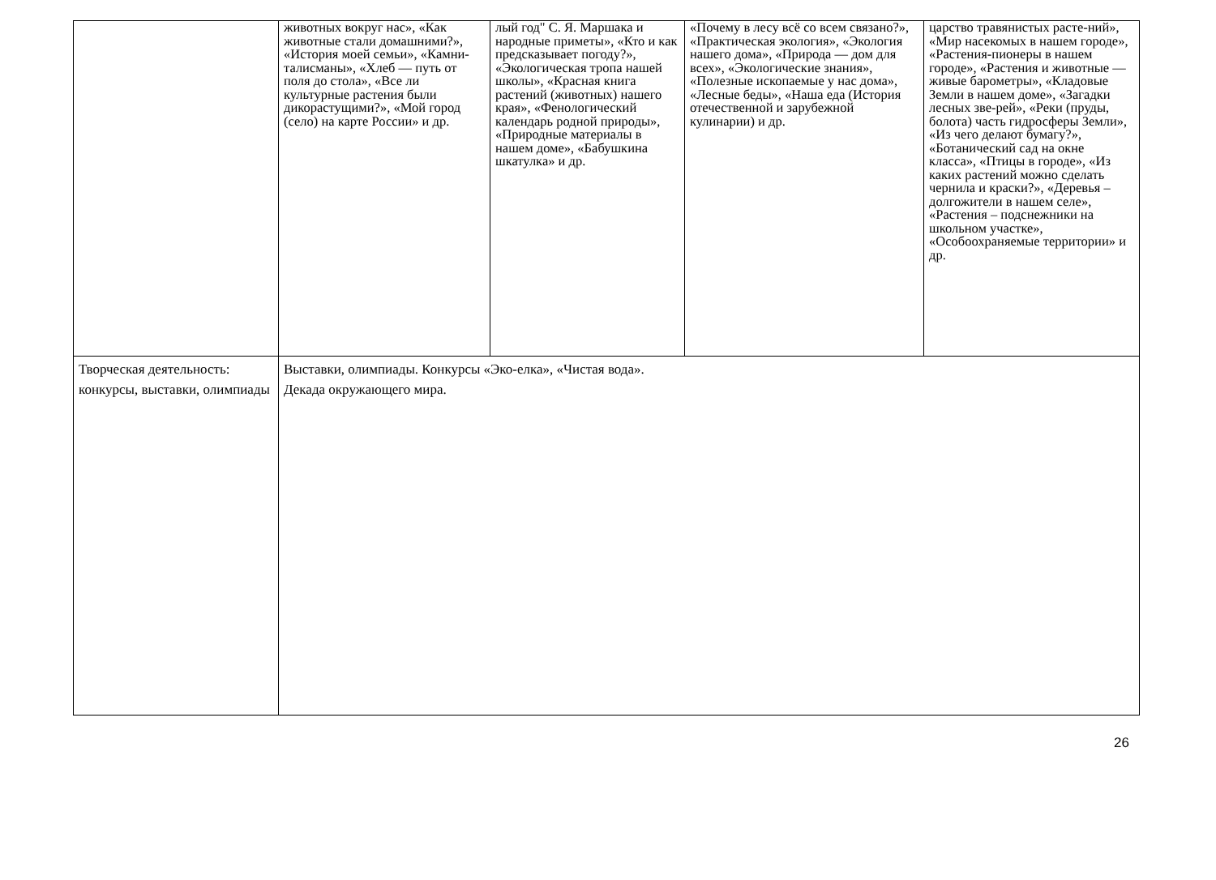| | животных вокруг нас», «Как животные стали домашними?», «История моей семьи», «Камни-талисманы», «Хлеб — путь от поля до стола», «Все ли культурные растения были дикорастущими?», «Мой город (село) на карте России» и др. | лый год" С. Я. Маршака и народные приметы», «Кто и как предсказывает погоду?», «Экологическая тропа нашей школы», «Красная книга растений (животных) нашего края», «Фенологический календарь родной природы», «Природные материалы в нашем доме», «Бабушкина шкатулка» и др. | «Почему в лесу всё со всем связано?», «Практическая экология», «Экология нашего дома», «Природа — дом для всех», «Экологические знания», «Полезные ископаемые у нас дома», «Лесные беды», «Наша еда (История отечественной и зарубежной кулинарии) и др. | царство травянистых расте-ний», «Мир насекомых в нашем городе», «Растения-пионеры в нашем городе», «Растения и животные — живые барометры», «Кладовые Земли в нашем доме», «Загадки лесных зве-рей», «Реки (пруды, болота) часть гидросферы Земли», «Из чего делают бумагу?», «Ботанический сад на окне класса», «Птицы в городе», «Из каких растений можно сделать чернила и краски?», «Деревья – долгожители в нашем селе», «Растения – подснежники на школьном участке», «Особоохраняемые территории» и др. |
| Творческая деятельность: конкурсы, выставки, олимпиады | Выставки, олимпиады. Конкурсы «Эко-елка», «Чистая вода». Декада окружающего мира. | | | |
26